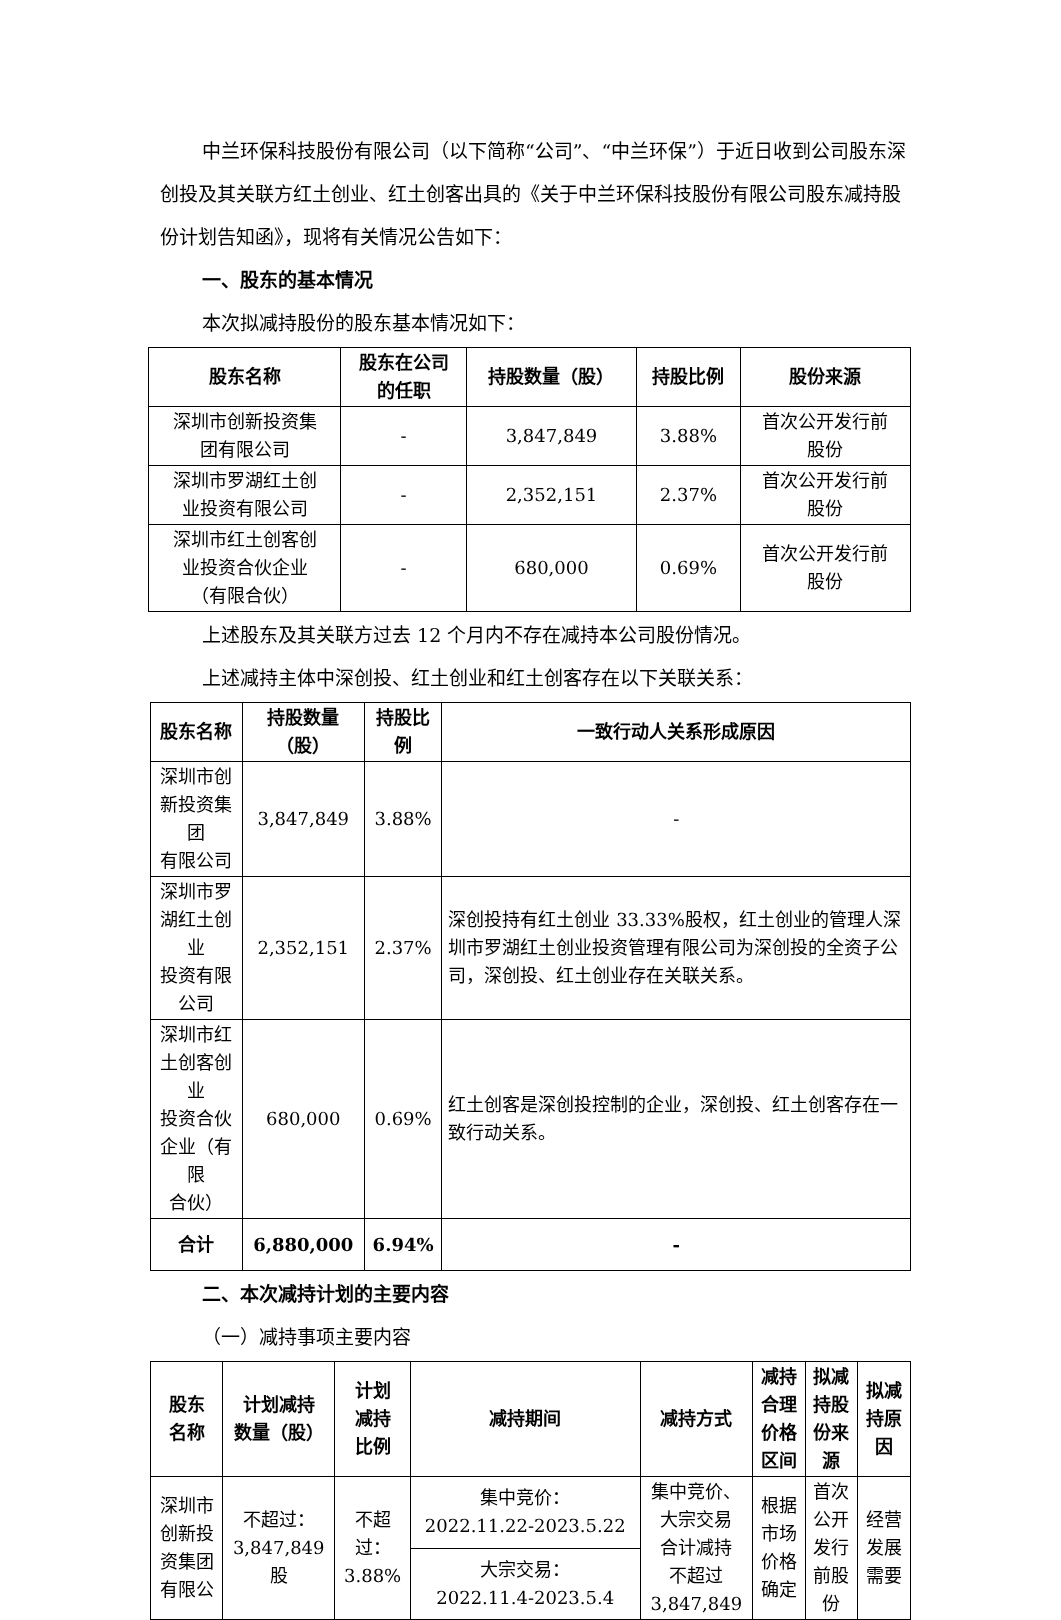中兰环保科技股份有限公司（以下简称“公司”、“中兰环保”）于近日收到公司股东深创投及其关联方红土创业、红土创客出具的《关于中兰环保科技股份有限公司股东减持股份计划告知函》，现将有关情况公告如下：
一、股东的基本情况
本次拟减持股份的股东基本情况如下：
| 股东名称 | 股东在公司 的任职 | 持股数量（股） | 持股比例 | 股份来源 |
| --- | --- | --- | --- | --- |
| 深圳市创新投资集 团有限公司 | - | 3,847,849 | 3.88% | 首次公开发行前 股份 |
| 深圳市罗湖红土创 业投资有限公司 | - | 2,352,151 | 2.37% | 首次公开发行前 股份 |
| 深圳市红土创客创 业投资合伙企业 （有限合伙） | - | 680,000 | 0.69% | 首次公开发行前 股份 |
上述股东及其关联方过去 12 个月内不存在减持本公司股份情况。
上述减持主体中深创投、红土创业和红土创客存在以下关联关系：
| 股东名称 | 持股数量（股） | 持股比例 | 一致行动人关系形成原因 |
| --- | --- | --- | --- |
| 深圳市创新投资集团 有限公司 | 3,847,849 | 3.88% | - |
| 深圳市罗湖红土创业 投资有限公司 | 2,352,151 | 2.37% | 深创投持有红土创业 33.33%股权，红土创业的管理人深圳市罗湖红土创业投资管理有限公司为深创投的全资子公司，深创投、红土创业存在关联关系。 |
| 深圳市红土创客创业 投资合伙企业（有限 合伙） | 680,000 | 0.69% | 红土创客是深创投控制的企业，深创投、红土创客存在一致行动关系。 |
| 合计 | 6,880,000 | 6.94% | - |
二、本次减持计划的主要内容
（一）减持事项主要内容
| 股东 名称 | 计划减持 数量（股） | 计划 减持 比例 | 减持期间 | 减持方式 | 减持 合理 价格 区间 | 拟减 持股 份来 源 | 拟减 持原 因 |
| --- | --- | --- | --- | --- | --- | --- | --- |
| 深圳市 创新投 资集团 有限公 | 不超过： 3,847,849 股 | 不超 过： 3.88% | 集中竞价： 2022.11.22-2023.5.22 | 集中竞价、 大宗交易 合计减持 不超过 3,847,849 | 根据 市场 价格 确定 | 首次 公开 发行 前股 份 | 经营 发展 需要 |
| | | | 大宗交易： 2022.11.4-2023.5.4 | | | | |